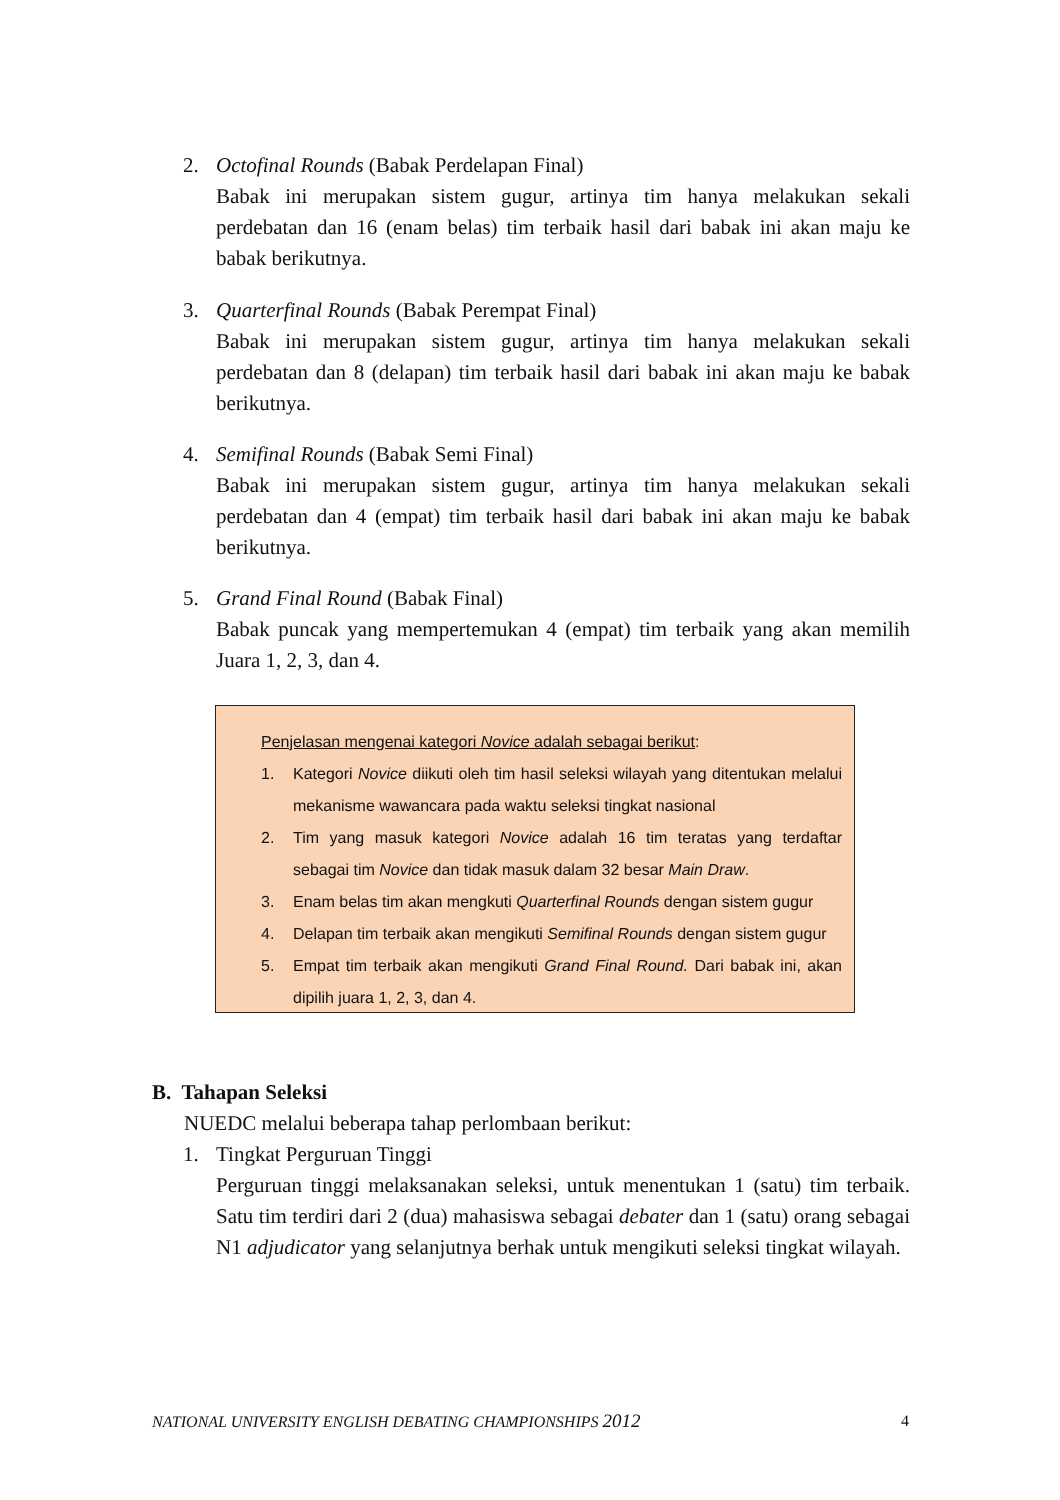2.
Octofinal Rounds (Babak Perdelapan Final)
Babak ini merupakan sistem gugur, artinya tim hanya melakukan sekali perdebatan dan 16 (enam belas) tim terbaik hasil dari babak ini akan maju ke babak berikutnya.
3.
Quarterfinal Rounds (Babak Perempat Final)
Babak ini merupakan sistem gugur, artinya tim hanya melakukan sekali perdebatan dan 8 (delapan) tim terbaik hasil dari babak ini akan maju ke babak berikutnya.
4.
Semifinal Rounds (Babak Semi Final)
Babak ini merupakan sistem gugur, artinya tim hanya melakukan sekali perdebatan dan 4 (empat) tim terbaik hasil dari babak ini akan maju ke babak berikutnya.
5.
Grand Final Round (Babak Final)
Babak puncak yang mempertemukan 4 (empat) tim terbaik yang akan memilih Juara 1, 2, 3, dan 4.
Penjelasan mengenai kategori Novice adalah sebagai berikut:
1. Kategori Novice diikuti oleh tim hasil seleksi wilayah yang ditentukan melalui mekanisme wawancara pada waktu seleksi tingkat nasional
2. Tim yang masuk kategori Novice adalah 16 tim teratas yang terdaftar sebagai tim Novice dan tidak masuk dalam 32 besar Main Draw.
3. Enam belas tim akan mengkuti Quarterfinal Rounds dengan sistem gugur
4. Delapan tim terbaik akan mengikuti Semifinal Rounds dengan sistem gugur
5. Empat tim terbaik akan mengikuti Grand Final Round. Dari babak ini, akan dipilih juara 1, 2, 3, dan 4.
B. Tahapan Seleksi
NUEDC melalui beberapa tahap perlombaan berikut:
1.
Tingkat Perguruan Tinggi
Perguruan tinggi melaksanakan seleksi, untuk menentukan 1 (satu) tim terbaik. Satu tim terdiri dari 2 (dua) mahasiswa sebagai debater dan 1 (satu) orang sebagai N1 adjudicator yang selanjutnya berhak untuk mengikuti seleksi tingkat wilayah.
NATIONAL UNIVERSITY ENGLISH DEBATING CHAMPIONSHIPS 2012 4